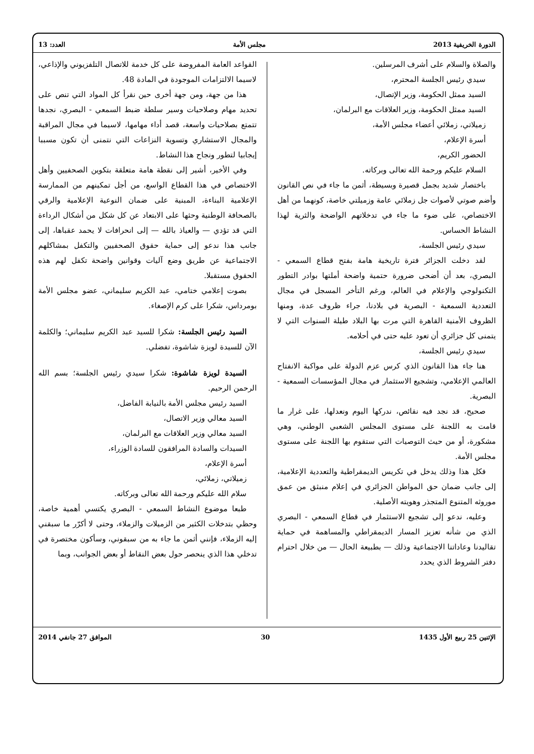الدورة الخريفية 2013 مجلس الأمة العدد: 13
والصلاة والسلام على أشرف المرسلين.
سيدي رئيس الجلسة المحترم،
السيد ممثل الحكومة، وزير الإتصال،
السيد ممثل الحكومة، وزير العلاقات مع البرلمان،
زميلاتي، زملائي أعضاء مجلس الأمة،
أسرة الإعلام،
الحضور الكريم،
السلام عليكم ورحمة الله تعالى وبركاته.
باختصار شديد بجمل قصيرة وبسيطة، أثمن ما جاء في نص القانون وأضم صوتي لأصوات جل زملائي عامة وزميلتي خاصة، كونهما من أهل الاختصاص، على ضوء ما جاء في تدخلاتهم الواضحة والثرية لهذا النشاط الحساس.
سيدي رئيس الجلسة،
لقد دخلت الجزائر فترة تاريخية هامة بفتح قطاع السمعي - البصري، بعد أن أضحى ضرورة حتمية واضحة أملتها بوادر التطور التكنولوجي والإعلام في العالم، ورغم التأخر المسجل في مجال التعددية السمعية - البصرية في بلادنا، جراء ظروف عدة، ومنها الظروف الأمنية القاهرة التي مرت بها البلاد طيلة السنوات التي لا يتمنى كل جزائري أن تعود عليه حتى في أحلامه.
سيدي رئيس الجلسة،
هنا جاء هذا القانون الذي كرس عزم الدولة على مواكبة الانفتاح العالمي الإعلامي، وتشجيع الاستثمار في مجال المؤسسات السمعية - البصرية.
صحيح، قد نجد فيه نقائص، ندركها اليوم ونعدلها، على غرار ما قامت به اللجنة على مستوى المجلس الشعبي الوطني، وهي مشكورة، أو من حيث التوصيات التي ستقوم بها اللجنة على مستوى مجلس الأمة.
فكل هذا وذلك يدخل في تكريس الديمقراطية والتعددية الإعلامية، إلى جانب ضمان حق المواطن الجزائري في إعلام منبثق من عمق موروثه المتنوع المتجذر وهويته الأصلية.
وعليه، ندعو إلى تشجيع الاستثمار في قطاع السمعي - البصري الذي من شأنه تعزيز المسار الديمقراطي والمساهمة في حماية تقاليدنا وعاداتنا الاجتماعية وذلك — بطبيعة الحال — من خلال احترام دفتر الشروط الذي يحدد
القواعد العامة المفروضة على كل خدمة للاتصال التلفزيوني والإذاعي، لاسيما الالتزامات الموجودة في المادة 48.
هذا من جهة، ومن جهة أخرى حين نقرأ كل المواد التي تنص على تحديد مهام وصلاحيات وسير سلطة ضبط السمعي - البصري، نجدها تتمتع بصلاحيات واسعة، قصد أداء مهامها، لاسيما في مجال المراقبة والمجال الاستشاري وتسوية النزاعات التي نتمنى أن تكون مسببا إيجابيا لتطور ونجاح هذا النشاط.
وفي الأخير، أشير إلى نقطة هامة متعلقة بتكوين الصحفيين وأهل الاختصاص في هذا القطاع الواسع، من أجل تمكينهم من الممارسة الإعلامية البناءة، المبنية على ضمان النوعية الإعلامية والرقي بالصحافة الوطنية وحثها على الابتعاد عن كل شكل من أشكال الرداءة التي قد تؤدي — والعياذ بالله — إلى انحرافات لا يحمد عقباها، إلى جانب هذا ندعو إلى حماية حقوق الصحفيين والتكفل بمشاكلهم الاجتماعية عن طريق وضع آليات وقوانين واضحة تكفل لهم هذه الحقوق مستقبلا.
بصوت إعلامي ختامي، عبد الكريم سليماني، عضو مجلس الأمة بومرداس، شكرا على كرم الإصغاء.
السيد رئيس الجلسة: شكرا للسيد عبد الكريم سليماني؛ والكلمة الآن للسيدة لويزة شاشوة، تفضلي.
السيدة لويزة شاشوة: شكرا سيدي رئيس الجلسة؛ بسم الله الرحمن الرحيم.
السيد رئيس مجلس الأمة بالنيابة الفاضل،
السيد معالي وزير الاتصال،
السيد معالي وزير العلاقات مع البرلمان،
السيدات والسادة المرافقون للسادة الوزراء،
أسرة الإعلام،
زميلاتي، زملائي،
سلام الله عليكم ورحمة الله تعالى وبركاته.
طبعا موضوع النشاط السمعي - البصري يكتسي أهمية خاصة، وحظي بتدخلات الكثير من الزميلات والزملاء، وحتى لا أكرّر ما سبقني إليه الزملاء، فإنني أثمن ما جاء به من سبقوني، وسأكون مختصرة في تدخلي هذا الذي ينحصر حول بعض النقاط أو بعض الجوانب، وبما
الإثنين 25 ربيع الأول 1435 30 الموافق 27 جانفي 2014